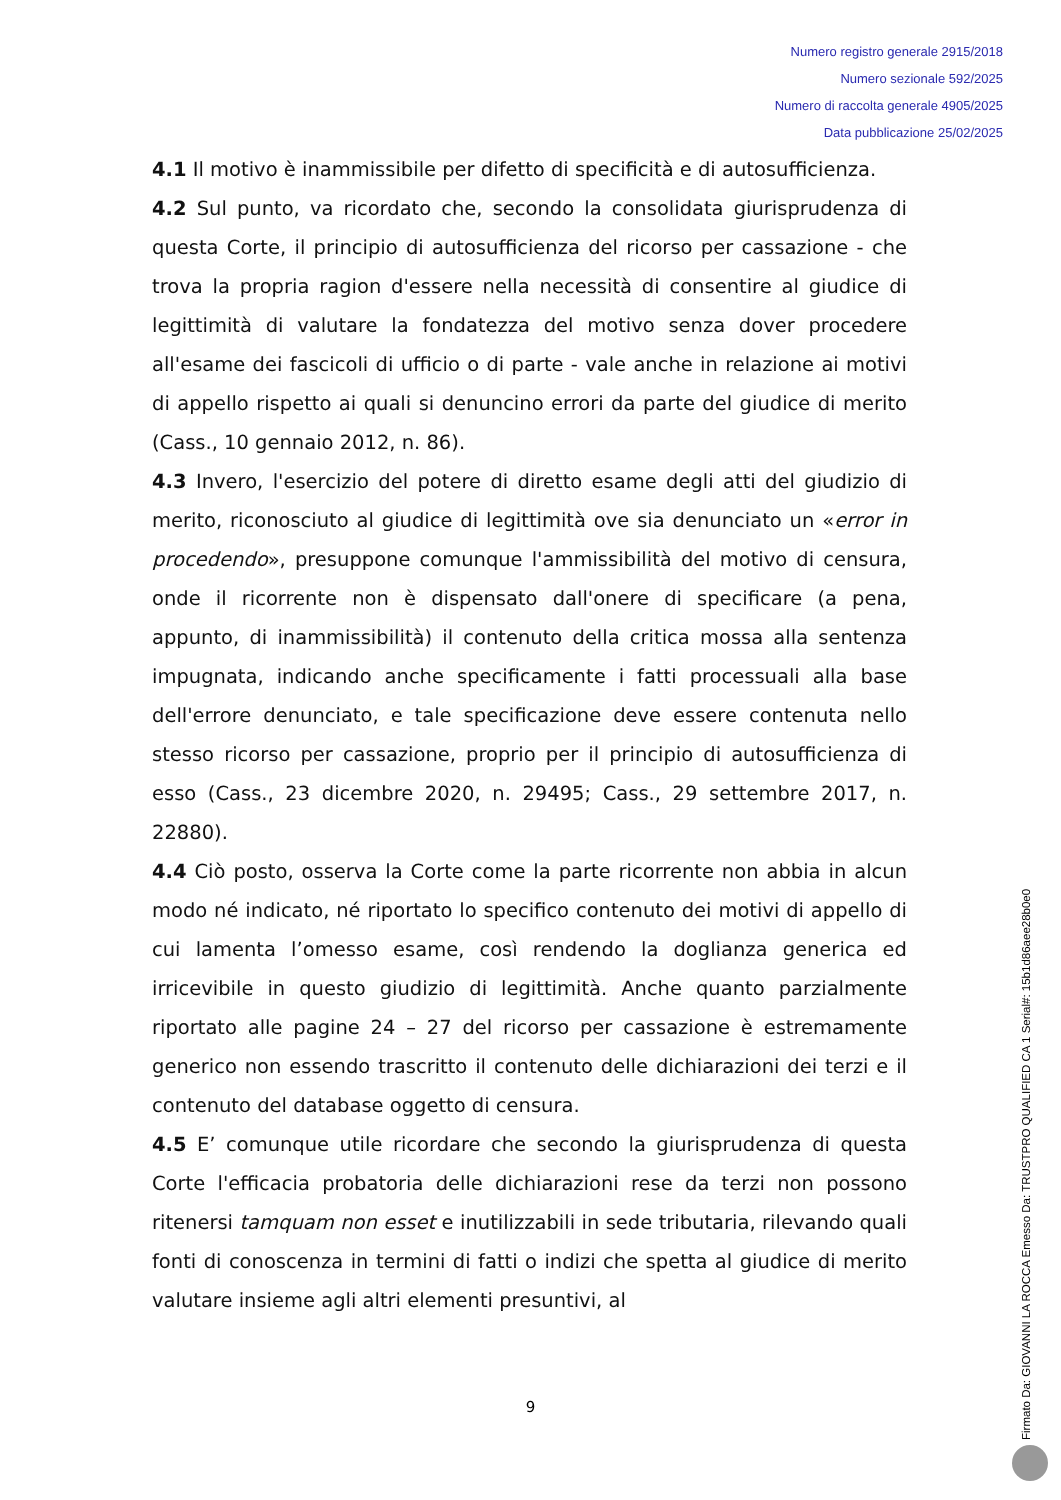Numero registro generale 2915/2018
Numero sezionale 592/2025
Numero di raccolta generale 4905/2025
Data pubblicazione 25/02/2025
4.1 Il motivo è inammissibile per difetto di specificità e di autosufficienza.
4.2 Sul punto, va ricordato che, secondo la consolidata giurisprudenza di questa Corte, il principio di autosufficienza del ricorso per cassazione - che trova la propria ragion d'essere nella necessità di consentire al giudice di legittimità di valutare la fondatezza del motivo senza dover procedere all'esame dei fascicoli di ufficio o di parte - vale anche in relazione ai motivi di appello rispetto ai quali si denuncino errori da parte del giudice di merito (Cass., 10 gennaio 2012, n. 86).
4.3 Invero, l'esercizio del potere di diretto esame degli atti del giudizio di merito, riconosciuto al giudice di legittimità ove sia denunciato un «error in procedendo», presuppone comunque l'ammissibilità del motivo di censura, onde il ricorrente non è dispensato dall'onere di specificare (a pena, appunto, di inammissibilità) il contenuto della critica mossa alla sentenza impugnata, indicando anche specificamente i fatti processuali alla base dell'errore denunciato, e tale specificazione deve essere contenuta nello stesso ricorso per cassazione, proprio per il principio di autosufficienza di esso (Cass., 23 dicembre 2020, n. 29495; Cass., 29 settembre 2017, n. 22880).
4.4 Ciò posto, osserva la Corte come la parte ricorrente non abbia in alcun modo né indicato, né riportato lo specifico contenuto dei motivi di appello di cui lamenta l’omesso esame, così rendendo la doglianza generica ed irricevibile in questo giudizio di legittimità. Anche quanto parzialmente riportato alle pagine 24 – 27 del ricorso per cassazione è estremamente generico non essendo trascritto il contenuto delle dichiarazioni dei terzi e il contenuto del database oggetto di censura.
4.5 E’ comunque utile ricordare che secondo la giurisprudenza di questa Corte l'efficacia probatoria delle dichiarazioni rese da terzi non possono ritenersi tamquam non esset e inutilizzabili in sede tributaria, rilevando quali fonti di conoscenza in termini di fatti o indizi che spetta al giudice di merito valutare insieme agli altri elementi presuntivi, al
9
Firmato Da: GIOVANNI LA ROCCA Emesso Da: TRUSTPRO QUALIFIED CA 1 Serial#: 15b1d86aee28b0e0